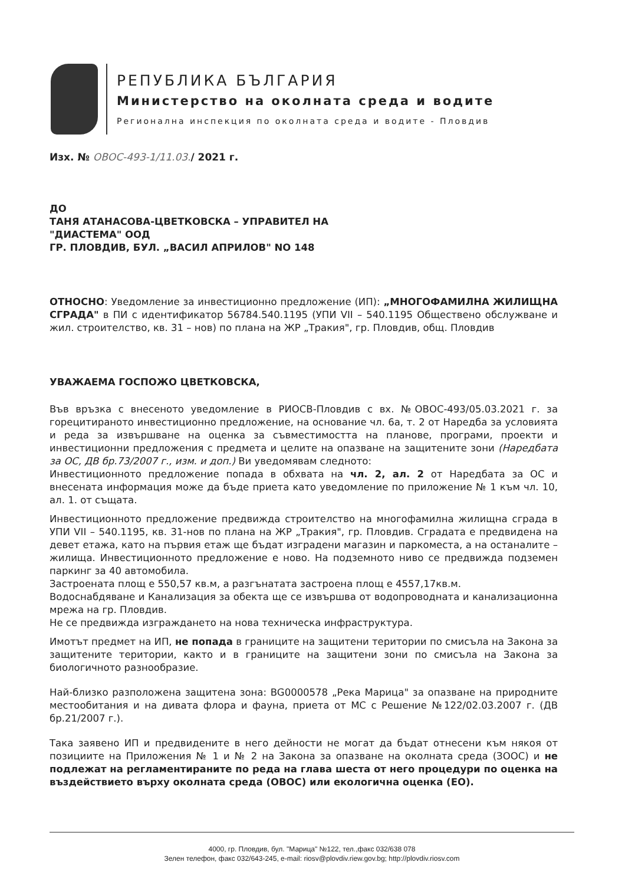РЕПУБЛИКА БЪЛГАРИЯ
Министерство на околната среда и водите
Регионална инспекция по околната среда и водите - Пловдив
Изх. № ОВОС-493-1/11.03./ 2021 г.
ДО
ТАНЯ АТАНАСОВА-ЦВЕТКОВСКА – УПРАВИТЕЛ НА
"ДИАСТЕМА" ООД
ГР. ПЛОВДИВ, БУЛ. „ВАСИЛ АПРИЛОВ" NO 148
ОТНОСНО: Уведомление за инвестиционно предложение (ИП): „МНОГОФАМИЛНА ЖИЛИЩНА СГРАДА" в ПИ с идентификатор 56784.540.1195 (УПИ VII – 540.1195 Обществено обслужване и жил. строителство, кв. 31 – нов) по плана на ЖР „Тракия", гр. Пловдив, общ. Пловдив
УВАЖАЕМА ГОСПОЖО ЦВЕТКОВСКА,
Във връзка с внесеното уведомление в РИОСВ-Пловдив с вх. №ОВОС-493/05.03.2021 г. за горецитираното инвестиционно предложение, на основание чл. 6а, т. 2 от Наредба за условията и реда за извършване на оценка за съвместимостта на планове, програми, проекти и инвестиционни предложения с предмета и целите на опазване на защитените зони (Наредбата за ОС, ДВ бр.73/2007 г., изм. и доп.) Ви уведомявам следното:
Инвестиционното предложение попада в обхвата на чл. 2, ал. 2 от Наредбата за ОС и внесената информация може да бъде приета като уведомление по приложение № 1 към чл. 10, ал. 1. от същата.
Инвестиционното предложение предвижда строителство на многофамилна жилищна сграда в УПИ VII – 540.1195, кв. 31-нов по плана на ЖР „Тракия", гр. Пловдив. Сградата е предвидена на девет етажа, като на първия етаж ще бъдат изградени магазин и паркоместа, а на останалите – жилища. Инвестиционното предложение е ново. На подземното ниво се предвижда подземен паркинг за 40 автомобила.
Застроената площ е 550,57 кв.м, а разгънатата застроена площ е 4557,17кв.м.
Водоснабдяване и Канализация за обекта ще се извършва от водопроводната и канализационна мрежа на гр. Пловдив.
Не се предвижда изграждането на нова техническа инфраструктура.
Имотът предмет на ИП, не попада в границите на защитени територии по смисъла на Закона за защитените територии, както и в границите на защитени зони по смисъла на Закона за биологичното разнообразие.
Най-близко разположена защитена зона: BG0000578 „Река Марица" за опазване на природните местообитания и на дивата флора и фауна, приета от МС с Решение №122/02.03.2007 г. (ДВ бр.21/2007 г.).
Така заявено ИП и предвидените в него дейности не могат да бъдат отнесени към някоя от позициите на Приложения № 1 и № 2 на Закона за опазване на околната среда (ЗООС) и не подлежат на регламентираните по реда на глава шеста от него процедури по оценка на въздействието върху околната среда (ОВОС) или екологична оценка (ЕО).
4000, гр. Пловдив, бул. "Марица" №122, тел.,факс 032/638 078
Зелен телефон, факс 032/643-245, e-mail: riosv@plovdiv.riew.gov.bg; http://plovdiv.riosv.com